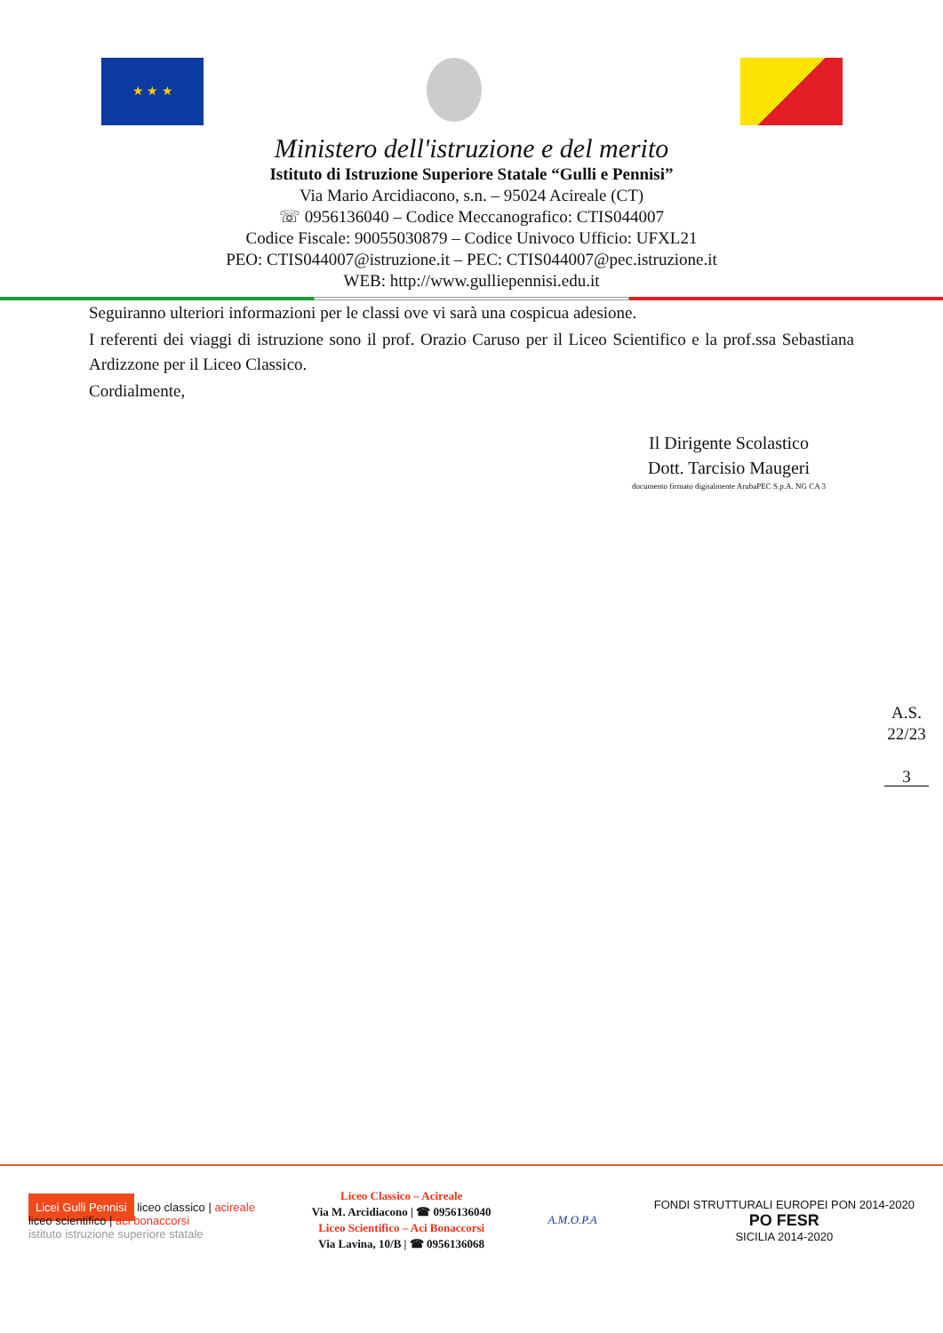★ ★ ★
Ministero dell'istruzione e del merito
Istituto di Istruzione Superiore Statale “Gulli e Pennisi”
Via Mario Arcidiacono, s.n. – 95024 Acireale (CT)
☏ 0956136040 – Codice Meccanografico: CTIS044007
Codice Fiscale: 90055030879 – Codice Univoco Ufficio: UFXL21
PEO: CTIS044007@istruzione.it – PEC: CTIS044007@pec.istruzione.it
WEB: http://www.gulliepennisi.edu.it
Seguiranno ulteriori informazioni per le classi ove vi sarà una cospicua adesione.
I referenti dei viaggi di istruzione sono il prof. Orazio Caruso per il Liceo Scientifico e la prof.ssa Sebastiana Ardizzone per il Liceo Classico.
Cordialmente,
Il Dirigente Scolastico
Dott. Tarcisio Maugeri
documento firmato digitalmente ArubaPEC S.p.A. NG CA 3
A.S. 22/23
3
Licei Gulli Pennisi liceo classico | acireale
liceo scientifico | aci bonaccorsi
istituto istruzione superiore statale
Liceo Classico – Acireale
Via M. Arcidiacono | ☎ 0956136040
Liceo Scientifico – Aci Bonaccorsi
Via Lavina, 10/B | ☎ 0956136068
A.M.O.P.A
FONDI STRUTTURALI EUROPEI PON 2014-2020
PO FESR
SICILIA 2014-2020